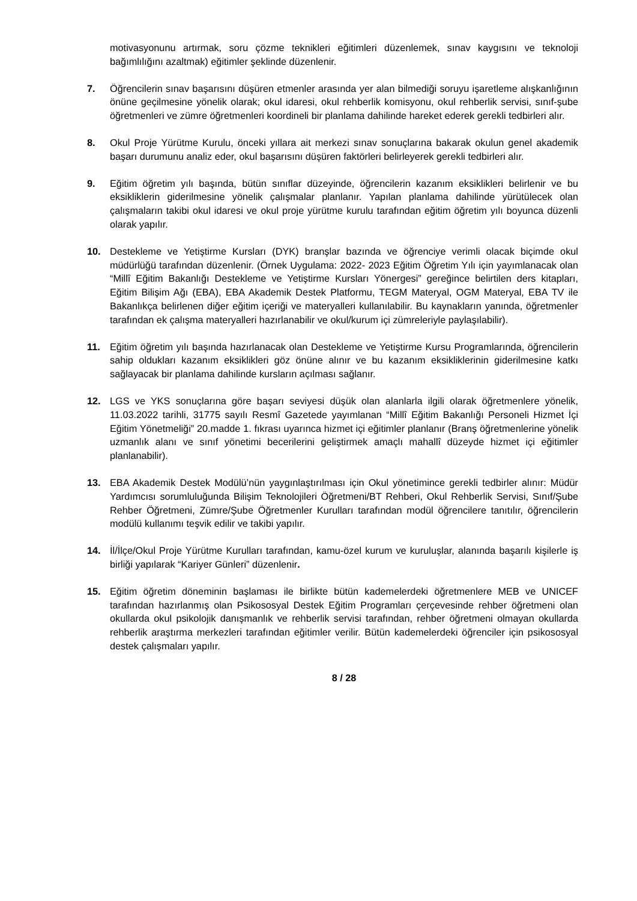motivasyonunu artırmak, soru çözme teknikleri eğitimleri düzenlemek, sınav kaygısını ve teknoloji bağımlılığını azaltmak) eğitimler şeklinde düzenlenir.
7. Öğrencilerin sınav başarısını düşüren etmenler arasında yer alan bilmediği soruyu işaretleme alışkanlığının önüne geçilmesine yönelik olarak; okul idaresi, okul rehberlik komisyonu, okul rehberlik servisi, sınıf-şube öğretmenleri ve zümre öğretmenleri koordineli bir planlama dahilinde hareket ederek gerekli tedbirleri alır.
8. Okul Proje Yürütme Kurulu, önceki yıllara ait merkezi sınav sonuçlarına bakarak okulun genel akademik başarı durumunu analiz eder, okul başarısını düşüren faktörleri belirleyerek gerekli tedbirleri alır.
9. Eğitim öğretim yılı başında, bütün sınıflar düzeyinde, öğrencilerin kazanım eksiklikleri belirlenir ve bu eksikliklerin giderilmesine yönelik çalışmalar planlanır. Yapılan planlama dahilinde yürütülecek olan çalışmaların takibi okul idaresi ve okul proje yürütme kurulu tarafından eğitim öğretim yılı boyunca düzenli olarak yapılır.
10. Destekleme ve Yetiştirme Kursları (DYK) branşlar bazında ve öğrenciye verimli olacak biçimde okul müdürlüğü tarafından düzenlenir. (Örnek Uygulama: 2022- 2023 Eğitim Öğretim Yılı için yayımlanacak olan “Millî Eğitim Bakanlığı Destekleme ve Yetiştirme Kursları Yönergesi” gereğince belirtilen ders kitapları, Eğitim Bilişim Ağı (EBA), EBA Akademik Destek Platformu, TEGM Materyal, OGM Materyal, EBA TV ile Bakanlıkça belirlenen diğer eğitim içeriği ve materyalleri kullanılabilir. Bu kaynakların yanında, öğretmenler tarafından ek çalışma materyalleri hazırlanabilir ve okul/kurum içi zümreleriyle paylaşılabilir).
11. Eğitim öğretim yılı başında hazırlanacak olan Destekleme ve Yetiştirme Kursu Programlarında, öğrencilerin sahip oldukları kazanım eksiklikleri göz önüne alınır ve bu kazanım eksikliklerinin giderilmesine katkı sağlayacak bir planlama dahilinde kursların açılması sağlanır.
12. LGS ve YKS sonuçlarına göre başarı seviyesi düşük olan alanlarla ilgili olarak öğretmenlere yönelik, 11.03.2022 tarihli, 31775 sayılı Resmî Gazetede yayımlanan “Millî Eğitim Bakanlığı Personeli Hizmet İçi Eğitim Yönetmeliği” 20.madde 1. fıkrası uyarınca hizmet içi eğitimler planlanır (Branş öğretmenlerine yönelik uzmanlık alanı ve sınıf yönetimi becerilerini geliştirmek amaçlı mahallî düzeyde hizmet içi eğitimler planlanabilir).
13. EBA Akademik Destek Modülü’nün yaygınlaştırılması için Okul yönetimince gerekli tedbirler alınır: Müdür Yardımcısı sorumluluğunda Bilişim Teknolojileri Öğretmeni/BT Rehberi, Okul Rehberlik Servisi, Sınıf/Şube Rehber Öğretmeni, Zümre/Şube Öğretmenler Kurulları tarafından modül öğrencilere tanıtılır, öğrencilerin modülü kullanımı teşvik edilir ve takibi yapılır.
14. İl/İlçe/Okul Proje Yürütme Kurulları tarafından, kamu-özel kurum ve kuruluşlar, alanında başarılı kişilerle iş birliği yapılarak “Kariyer Günleri” düzenlenir.
15. Eğitim öğretim döneminin başlaması ile birlikte bütün kademelerdeki öğretmenlere MEB ve UNICEF tarafından hazırlanmış olan Psikososyal Destek Eğitim Programları çerçevesinde rehber öğretmeni olan okullarda okul psikolojik danışmanlık ve rehberlik servisi tarafından, rehber öğretmeni olmayan okullarda rehberlik araştırma merkezleri tarafından eğitimler verilir. Bütün kademelerdeki öğrenciler için psikososyal destek çalışmaları yapılır.
8 / 28